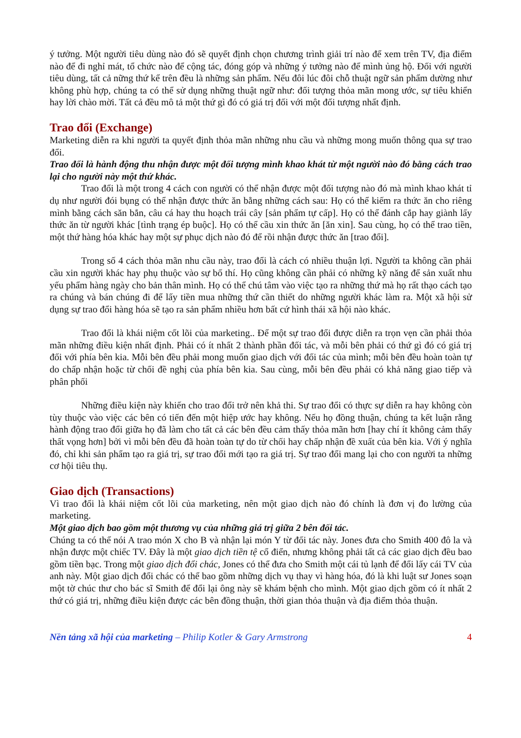ý tưởng. Một người tiêu dùng nào đó sẽ quyết định chọn chương trình giải trí nào để xem trên TV, địa điểm nào để đi nghỉ mát, tổ chức nào để cộng tác, đóng góp và những ý tưởng nào để mình ủng hộ. Đối với người tiêu dùng, tất cả nững thứ kể trên đều là những sản phẩm. Nếu đôi lúc đôi chỗ thuật ngữ sản phẩm dường như không phù hợp, chúng ta có thể sử dụng những thuật ngữ như: đối tượng thỏa mãn mong ước, sự tiêu khiển hay lời chào mời. Tất cả đều mô tả một thứ gì đó có giá trị đối với một đối tượng nhất định.
Trao đổi (Exchange)
Marketing diễn ra khi người ta quyết định thỏa mãn những nhu cầu và những mong muốn thông qua sự trao đổi.
Trao đổi là hành động thu nhận được một đối tượng mình khao khát từ một người nào đó bằng cách trao lại cho người này một thứ khác.
Trao đổi là một trong 4 cách con người có thể nhận được một đối tượng nào đó mà mình khao khát tỉ dụ như người đói bụng có thể nhận được thức ăn bằng những cách sau: Họ có thể kiếm ra thức ăn cho riêng mình bằng cách săn bắn, câu cá hay thu hoạch trái cây [sản phẩm tự cấp]. Họ có thể đánh cắp hay giành lấy thức ăn từ người khác [tình trạng ép buộc]. Họ có thể cầu xin thức ăn [ăn xin]. Sau cùng, họ có thể trao tiền, một thứ hàng hóa khác hay một sự phục dịch nào đó để rồi nhận được thức ăn [trao đổi].
Trong số 4 cách thỏa mãn nhu cầu này, trao đổi là cách có nhiều thuận lợi. Người ta không cần phải cầu xin người khác hay phụ thuộc vào sự bố thí. Họ cũng không cần phải có những kỹ năng để sản xuất nhu yếu phẩm hàng ngày cho bản thân mình. Họ có thể chú tâm vào việc tạo ra những thứ mà họ rất thạo cách tạo ra chúng và bán chúng đi để lấy tiền mua những thứ cần thiết do những người khác làm ra. Một xã hội sử dụng sự trao đổi hàng hóa sẽ tạo ra sản phẩm nhiều hơn bất cứ hình thái xã hội nào khác.
Trao đổi là khái niệm cốt lõi của marketing.. Để một sự trao đổi được diễn ra trọn vẹn cần phải thỏa mãn những điều kiện nhất định. Phải có ít nhất 2 thành phần đối tác, và mỗi bên phải có thứ gì đó có giá trị đối với phía bên kia. Mỗi bên đều phải mong muốn giao dịch với đối tác của mình; mỗi bên đều hoàn toàn tự do chấp nhận hoặc từ chối đề nghị của phía bên kia. Sau cùng, mỗi bên đều phải có khả năng giao tiếp và phân phối
Những điều kiện này khiến cho trao đổi trở nên khả thi. Sự trao đổi có thực sự diễn ra hay không còn tùy thuộc vào việc các bên có tiến đến một hiệp ước hay không. Nếu họ đồng thuận, chúng ta kết luận rằng hành động trao đổi giữa họ đã làm cho tất cả các bên đều cảm thấy thỏa mãn hơn [hay chí ít không cảm thấy thất vọng hơn] bởi vì mỗi bên đều đã hoàn toàn tự do từ chối hay chấp nhận đề xuất của bên kia. Với ý nghĩa đó, chỉ khi sản phẩm tạo ra giá trị, sự trao đổi mới tạo ra giá trị. Sự trao đổi mang lại cho con người ta những cơ hội tiêu thụ.
Giao dịch (Transactions)
Vì trao đổi là khái niệm cốt lõi của marketing, nên một giao dịch nào đó chính là đơn vị đo lường của marketing.
Một giao dịch bao gồm một thương vụ của những giá trị giữa 2 bên đối tác.
Chúng ta có thể nói A trao món X cho B và nhận lại món Y từ đối tác này. Jones đưa cho Smith 400 đô la và nhận được một chiếc TV. Đây là một giao dịch tiền tệ cổ điển, nhưng không phải tất cả các giao dịch đều bao gồm tiền bạc. Trong một giao dịch đổi chác, Jones có thể đưa cho Smith một cái tủ lạnh để đổi lấy cái TV của anh này. Một giao dịch đổi chác có thể bao gồm những dịch vụ thay vì hàng hóa, đó là khi luật sư Jones soạn một tờ chúc thư cho bác sĩ Smith để đổi lại ông này sẽ khám bệnh cho mình. Một giao dịch gồm có ít nhất 2 thứ có giá trị, những điều kiện được các bên đồng thuận, thời gian thỏa thuận và địa điểm thỏa thuận.
Nền tảng xã hội của marketing – Philip Kotler & Gary Armstrong 4